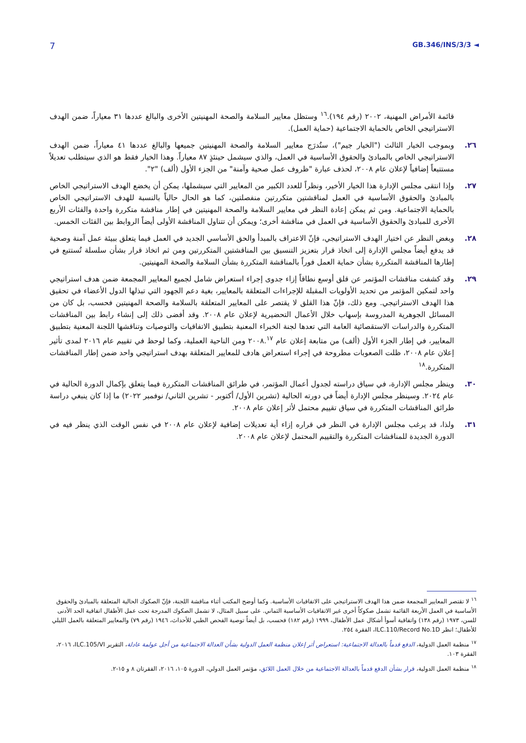7 GB.346/INS/3/3 ◄
قائمة الأمراض المهنية، ٢٠٠٢ (رقم ١٩٤).<sup>١٦</sup> وستظل معايير السلامة والصحة المهنيتين الأخرى والبالغ عددها ٣١ معياراً، ضمن الهدف الاستراتيجي الخاص بالحماية الاجتماعية (حماية العمل).
٢٦. وبموجب الخيار الثالث ("الخيار جيم")، ستُدرَج معايير السلامة والصحة المهنيتين جميعها والبالغ عددها ٤١ معياراً، ضمن الهدف الاستراتيجي الخاص بالمبادئ والحقوق الأساسية في العمل، والذي سيشمل حينئذٍ ٨٧ معياراً. وهذا الخيار فقط هو الذي سيتطلب تعديلاً مستتبعاً إضافياً لإعلان عام ٢٠٠٨، لحذف عبارة "ظروف عمل صحية وآمنة" من الجزء الأول (ألف) "٢".
٢٧. وإذا انتقى مجلس الإدارة هذا الخيار الأخير، ونظراً للعدد الكبير من المعايير التي سيشملها، يمكن أن يخضع الهدف الاستراتيجي الخاص بالمبادئ والحقوق الأساسية في العمل لمناقشتين متكررتين منفصلتين، كما هو الحال حالياً بالنسبة للهدف الاستراتيجي الخاص بالحماية الاجتماعية. ومن ثم يمكن إعادة النظر في معايير السلامة والصحة المهنيتين في إطار مناقشة متكررة واحدة والفئات الأربع الأخرى للمبادئ والحقوق الأساسية في العمل في مناقشة أخرى؛ ويمكن أن تتناول المناقشة الأولى أيضاً الروابط بين الفئات الخمس.
٢٨. وبغض النظر عن اختيار الهدف الاستراتيجي، فإنّ الاعتراف بالمبدأ والحق الأساسي الجديد في العمل فيما يتعلق ببيئة عمل آمنة وصحية قد يدفع أيضاً مجلس الإدارة إلى اتخاذ قرار بتعزيز التنسيق بين المناقشتين المتكررتين ومن ثم اتخاذ قرار بشأن سلسلة تُستتبع في إطارها المناقشة المتكررة بشأن حماية العمل فوراً بالمناقشة المتكررة بشأن السلامة والصحة المهنيتين.
٢٩. وقد كشفت مناقشات المؤتمر عن قلق أوسع نطاقاً إزاء جدوى إجراء استعراض شامل لجميع المعايير المجمعة ضمن هدف استراتيجي واحد لتمكين المؤتمر من تحديد الأولويات المقبلة للإجراءات المتعلقة بالمعايير، بغية دعم الجهود التي تبذلها الدول الأعضاء في تحقيق هذا الهدف الاستراتيجي. ومع ذلك، فإنّ هذا القلق لا يقتصر على المعايير المتعلقة بالسلامة والصحة المهنيتين فحسب، بل كان من المسائل الجوهرية المدروسة بإسهاب خلال الأعمال التحضيرية لإعلان عام ٢٠٠٨. وقد أفضى ذلك إلى إنشاء رابط بين المناقشات المتكررة والدراسات الاستقصائية العامة التي تعدها لجنة الخبراء المعنية بتطبيق الاتفاقيات والتوصيات وتناقشها اللجنة المعنية بتطبيق المعايير، في إطار الجزء الأول (ألف) من متابعة إعلان عام ٢٠٠٨.<sup>١٧</sup> ومن الناحية العملية، وكما لوحظ في تقييم عام ٢٠١٦ لمدى تأثير إعلان عام ٢٠٠٨، ظلت الصعوبات مطروحة في إجراء استعراض هادف للمعايير المتعلقة بهدف استراتيجي واحد ضمن إطار المناقشات المتكررة.<sup>١٨</sup>
٣٠. وينظر مجلس الإدارة، في سياق دراسته لجدول أعمال المؤتمر، في طرائق المناقشات المتكررة فيما يتعلق بإكمال الدورة الحالية في عام ٢٠٢٤. وسينظر مجلس الإدارة أيضاً في دورته الحالية (تشرين الأول/ أكتوبر - تشرين الثاني/ نوفمبر ٢٠٢٢) ما إذا كان ينبغي دراسة طرائق المناقشات المتكررة في سياق تقييم محتمل لأثر إعلان عام ٢٠٠٨.
٣١. ولذا، قد يرغب مجلس الإدارة في النظر في قراره إزاء أية تعديلات إضافية لإعلان عام ٢٠٠٨ في نفس الوقت الذي ينظر فيه في الدورة الجديدة للمناقشات المتكررة والتقييم المحتمل لإعلان عام ٢٠٠٨.
<sup>١٦</sup> لا تقتصر المعايير المجمعة ضمن هذا الهدف الاستراتيجي على الاتفاقيات الأساسية. وكما أوضح المكتب أثناء مناقشة اللجنة، فإنّ الصكوك الحالية المتعلقة بالمبادئ والحقوق الأساسية في العمل الأربعة القائمة تشمل صكوكاً أخرى غير الاتفاقيات الأساسية الثماني. على سبيل المثال، لا تشمل الصكوك المدرجة تحت عمل الأطفال اتفاقية الحد الأدنى للسن، ١٩٧٣ (رقم ١٣٨) واتفاقية أسوأ أشكال عمل الأطفال، ١٩٩٩ (رقم ١٨٢) فحسب، بل أيضاً توصية الفحص الطبي للأحداث، ١٩٤٦ (رقم ٧٩) والمعايير المتعلقة بالعمل الليلي للأطفال؛ انظر ILC.110/Record No.1D، الفقرة ٢٥٤.
<sup>١٧</sup> منظمة العمل الدولية، الدفع قدماً بالعدالة الاجتماعية: استعراض أثر إعلان منظمة العمل الدولية بشأن العدالة الاجتماعية من أجل عولمة عادلة، التقرير ILC.105/VI، ٢٠١٦، الفقرة ١٠٣.
<sup>١٨</sup> منظمة العمل الدولية، قرار بشأن الدفع قدماً بالعدالة الاجتماعية من خلال العمل اللائق، مؤتمر العمل الدولي، الدورة ١٠٥، ٢٠١٦، الفقرتان ٨ و ١٥-٢.